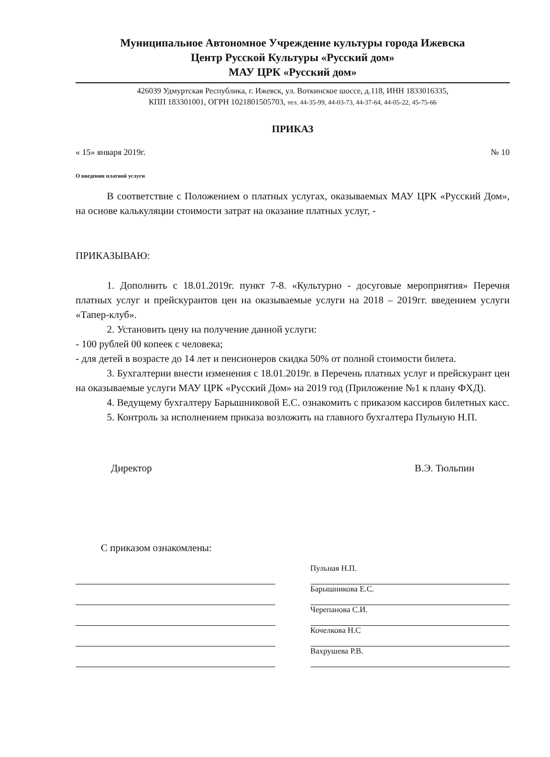Муниципальное Автономное Учреждение культуры города Ижевска
Центр Русской Культуры «Русский дом»
МАУ ЦРК «Русский дом»
426039 Удмуртская Республика, г. Ижевск, ул. Воткинское шоссе, д.118, ИНН 1833016335,
КПП 183301001, ОГРН 1021801505703, тел. 44-35-99, 44-03-73, 44-37-64, 44-05-22, 45-75-66
ПРИКАЗ
« 15» января 2019г. № 10
О введении платной услуги
В соответствие с Положением о платных услугах, оказываемых МАУ ЦРК «Русский Дом», на основе калькуляции стоимости затрат на оказание платных услуг, -
ПРИКАЗЫВАЮ:
1. Дополнить с 18.01.2019г. пункт 7-8. «Культурно - досуговые мероприятия» Перечня платных услуг и прейскурантов цен на оказываемые услуги на 2018 – 2019гг. введением услуги «Тапер-клуб».
2. Установить цену на получение данной услуги:
- 100 рублей 00 копеек с человека;
- для детей в возрасте до 14 лет и пенсионеров скидка 50% от полной стоимости билета.
3. Бухгалтерии внести изменения с 18.01.2019г. в Перечень платных услуг и прейскурант цен на оказываемые услуги МАУ ЦРК «Русский Дом» на 2019 год (Приложение №1 к плану ФХД).
4. Ведущему бухгалтеру Барышниковой Е.С. ознакомить с приказом кассиров билетных касс.
5. Контроль за исполнением приказа возложить на главного бухгалтера Пульную Н.П.
Директор В.Э. Тюльпин
С приказом ознакомлены:
Пульная Н.П.
Барышникова Е.С.
Черепанова С.И.
Кочелкова Н.С
Вахрушева Р.В.